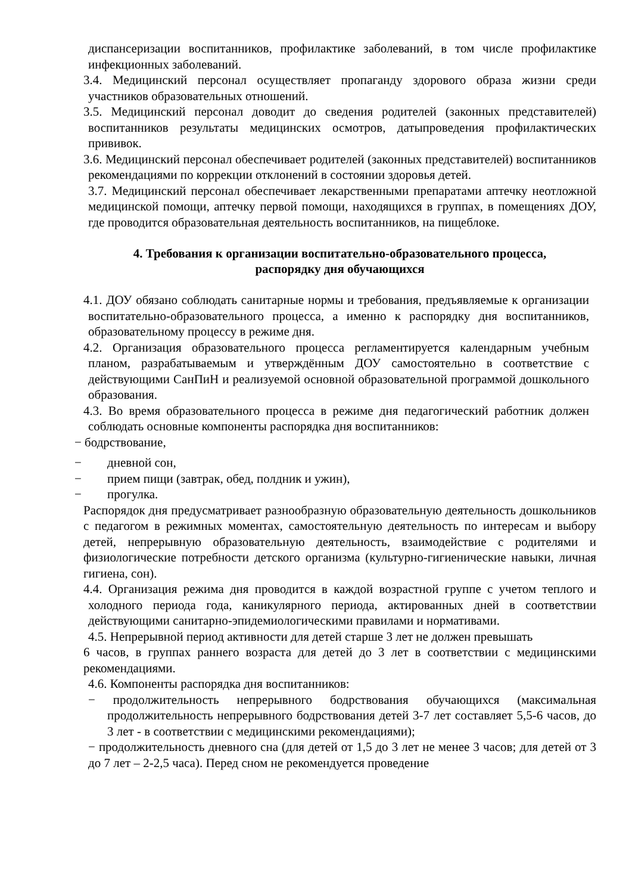диспансеризации воспитанников, профилактике заболеваний, в том числе профилактике инфекционных заболеваний.
3.4. Медицинский персонал осуществляет пропаганду здорового образа жизни среди участников образовательных отношений.
3.5. Медицинский персонал доводит до сведения родителей (законных представителей) воспитанников результаты медицинских осмотров, датыпроведения профилактических прививок.
3.6. Медицинский персонал обеспечивает родителей (законных представителей) воспитанников рекомендациями по коррекции отклонений в состоянии здоровья детей.
3.7. Медицинский персонал обеспечивает лекарственными препаратами аптечку неотложной медицинской помощи, аптечку первой помощи, находящихся в группах, в помещениях ДОУ, где проводится образовательная деятельность воспитанников, на пищеблоке.
4. Требования к организации воспитательно-образовательного процесса,
распорядку дня обучающихся
4.1. ДОУ обязано соблюдать санитарные нормы и требования, предъявляемые к организации воспитательно-образовательного процесса, а именно к распорядку дня воспитанников, образовательному процессу в режиме дня.
4.2. Организация образовательного процесса регламентируется календарным учебным планом, разрабатываемым и утверждённым ДОУ самостоятельно в соответствие с действующими СанПиН и реализуемой основной образовательной программой дошкольного образования.
4.3. Во время образовательного процесса в режиме дня педагогический работник должен соблюдать основные компоненты распорядка дня воспитанников:
− бодрствование,
− дневной сон,
− прием пищи (завтрак, обед, полдник и ужин),
− прогулка.
Распорядок дня предусматривает разнообразную образовательную деятельность дошкольников с педагогом в режимных моментах, самостоятельную деятельность по интересам и выбору детей, непрерывную образовательную деятельность, взаимодействие с родителями и физиологические потребности детского организма (культурно-гигиенические навыки, личная гигиена, сон).
4.4. Организация режима дня проводится в каждой возрастной группе с учетом теплого и холодного периода года, каникулярного периода, актированных дней в соответствии действующими санитарно-эпидемиологическими правилами и нормативами.
4.5. Непрерывной период активности для детей старше 3 лет не должен превышать
6 часов, в группах раннего возраста для детей до 3 лет в соответствии с медицинскими рекомендациями.
4.6. Компоненты распорядка дня воспитанников:
− продолжительность непрерывного бодрствования обучающихся (максимальная продолжительность непрерывного бодрствования детей 3-7 лет составляет 5,5-6 часов, до 3 лет - в соответствии с медицинскими рекомендациями);
− продолжительность дневного сна (для детей от 1,5 до 3 лет не менее 3 часов; для детей от 3 до 7 лет – 2-2,5 часа). Перед сном не рекомендуется проведение